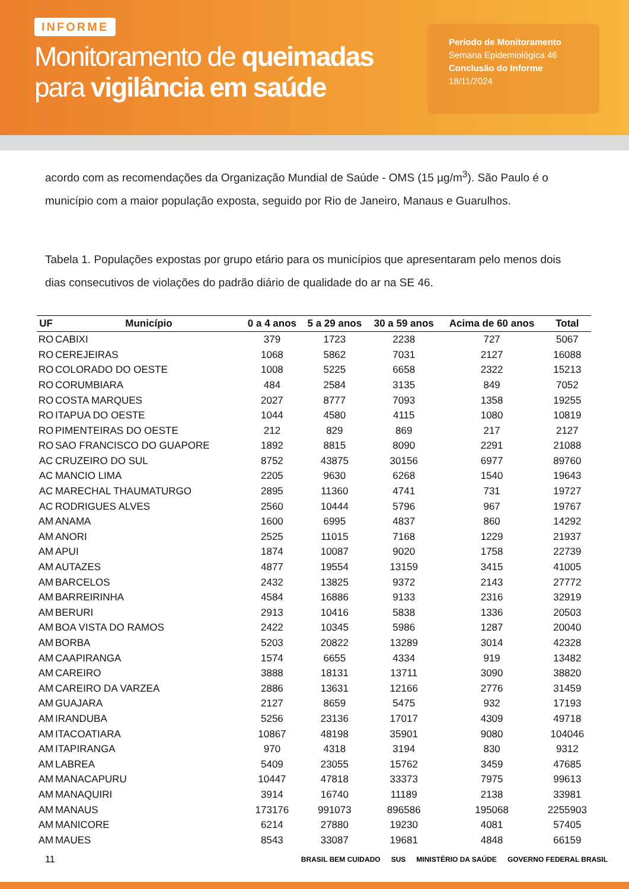INFORME
Monitoramento de queimadas
para vigilância em saúde
Período de Monitoramento
Semana Epidemiológica 46
Conclusão do Informe
18/11/2024
acordo com as recomendações da Organização Mundial de Saúde - OMS (15 µg/m<sup>3</sup>). São Paulo é o município com a maior população exposta, seguido por Rio de Janeiro, Manaus e Guarulhos.
Tabela 1. Populações expostas por grupo etário para os municípios que apresentaram pelo menos dois dias consecutivos de violações do padrão diário de qualidade do ar na SE 46.
| UF | Município | 0 a 4 anos | 5 a 29 anos | 30 a 59 anos | Acima de 60 anos | Total |
| --- | --- | --- | --- | --- | --- | --- |
| RO | CABIXI | 379 | 1723 | 2238 | 727 | 5067 |
| RO | CEREJEIRAS | 1068 | 5862 | 7031 | 2127 | 16088 |
| RO | COLORADO DO OESTE | 1008 | 5225 | 6658 | 2322 | 15213 |
| RO | CORUMBIARA | 484 | 2584 | 3135 | 849 | 7052 |
| RO | COSTA MARQUES | 2027 | 8777 | 7093 | 1358 | 19255 |
| RO | ITAPUA DO OESTE | 1044 | 4580 | 4115 | 1080 | 10819 |
| RO | PIMENTEIRAS DO OESTE | 212 | 829 | 869 | 217 | 2127 |
| RO | SAO FRANCISCO DO GUAPORE | 1892 | 8815 | 8090 | 2291 | 21088 |
| AC | CRUZEIRO DO SUL | 8752 | 43875 | 30156 | 6977 | 89760 |
| AC | MANCIO LIMA | 2205 | 9630 | 6268 | 1540 | 19643 |
| AC | MARECHAL THAUMATURGO | 2895 | 11360 | 4741 | 731 | 19727 |
| AC | RODRIGUES ALVES | 2560 | 10444 | 5796 | 967 | 19767 |
| AM | ANAMA | 1600 | 6995 | 4837 | 860 | 14292 |
| AM | ANORI | 2525 | 11015 | 7168 | 1229 | 21937 |
| AM | APUI | 1874 | 10087 | 9020 | 1758 | 22739 |
| AM | AUTAZES | 4877 | 19554 | 13159 | 3415 | 41005 |
| AM | BARCELOS | 2432 | 13825 | 9372 | 2143 | 27772 |
| AM | BARREIRINHA | 4584 | 16886 | 9133 | 2316 | 32919 |
| AM | BERURI | 2913 | 10416 | 5838 | 1336 | 20503 |
| AM | BOA VISTA DO RAMOS | 2422 | 10345 | 5986 | 1287 | 20040 |
| AM | BORBA | 5203 | 20822 | 13289 | 3014 | 42328 |
| AM | CAAPIRANGA | 1574 | 6655 | 4334 | 919 | 13482 |
| AM | CAREIRO | 3888 | 18131 | 13711 | 3090 | 38820 |
| AM | CAREIRO DA VARZEA | 2886 | 13631 | 12166 | 2776 | 31459 |
| AM | GUAJARA | 2127 | 8659 | 5475 | 932 | 17193 |
| AM | IRANDUBA | 5256 | 23136 | 17017 | 4309 | 49718 |
| AM | ITACOATIARA | 10867 | 48198 | 35901 | 9080 | 104046 |
| AM | ITAPIRANGA | 970 | 4318 | 3194 | 830 | 9312 |
| AM | LABREA | 5409 | 23055 | 15762 | 3459 | 47685 |
| AM | MANACAPURU | 10447 | 47818 | 33373 | 7975 | 99613 |
| AM | MANAQUIRI | 3914 | 16740 | 11189 | 2138 | 33981 |
| AM | MANAUS | 173176 | 991073 | 896586 | 195068 | 2255903 |
| AM | MANICORE | 6214 | 27880 | 19230 | 4081 | 57405 |
| AM | MAUES | 8543 | 33087 | 19681 | 4848 | 66159 |
11
BRASIL BEM CUIDADO SUS MINISTÉRIO DA SAÚDE GOVERNO FEDERAL BRASIL